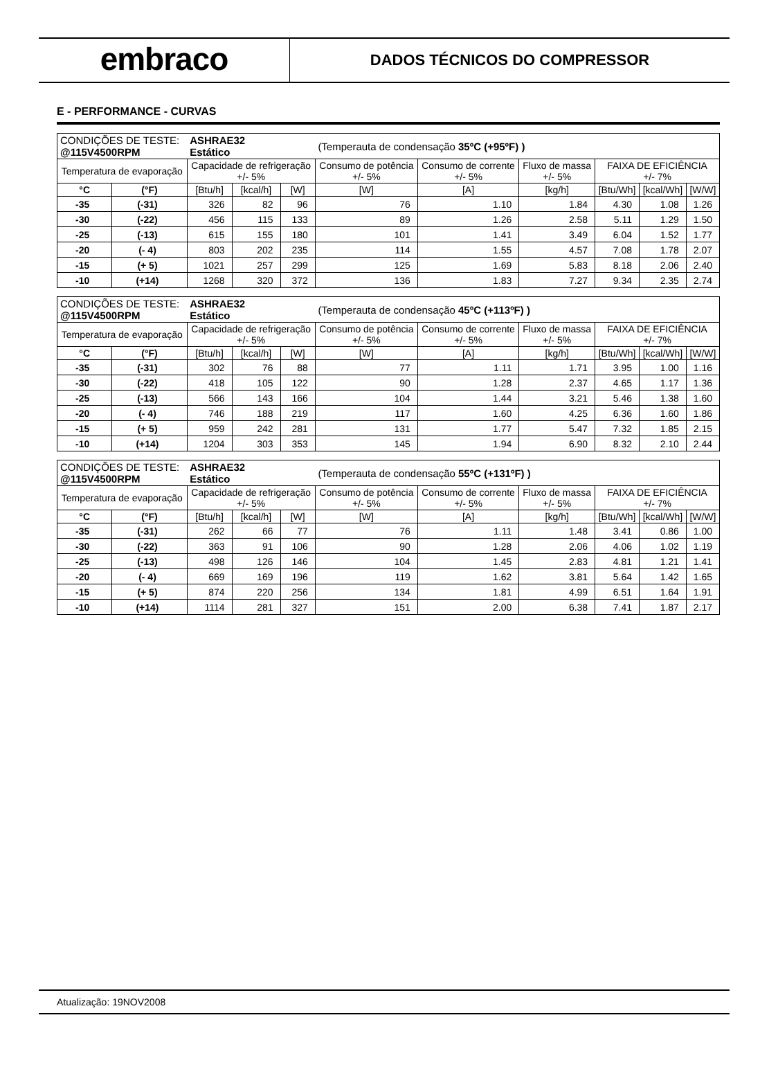embraco
DADOS TÉCNICOS DO COMPRESSOR
E - PERFORMANCE - CURVAS
| CONDIÇÕES DE TESTE: @115V4500RPM | | ASHRAE32 Estático | | | (Temperauta de condensação 35ºC (+95ºF) ) | | | | | |
| Temperatura de evaporação | | Capacidade de refrigeração +/- 5% | | | Consumo de potência +/- 5% | Consumo de corrente +/- 5% | Fluxo de massa +/- 5% | FAIXA DE EFICIÊNCIA +/- 7% | | |
| °C | (°F) | [Btu/h] | [kcal/h] | [W] | [W] | [A] | [kg/h] | [Btu/Wh] | [kcal/Wh] | [W/W] |
| -35 | (-31) | 326 | 82 | 96 | 76 | 1.10 | 1.84 | 4.30 | 1.08 | 1.26 |
| -30 | (-22) | 456 | 115 | 133 | 89 | 1.26 | 2.58 | 5.11 | 1.29 | 1.50 |
| -25 | (-13) | 615 | 155 | 180 | 101 | 1.41 | 3.49 | 6.04 | 1.52 | 1.77 |
| -20 | (- 4) | 803 | 202 | 235 | 114 | 1.55 | 4.57 | 7.08 | 1.78 | 2.07 |
| -15 | (+ 5) | 1021 | 257 | 299 | 125 | 1.69 | 5.83 | 8.18 | 2.06 | 2.40 |
| -10 | (+14) | 1268 | 320 | 372 | 136 | 1.83 | 7.27 | 9.34 | 2.35 | 2.74 |
| CONDIÇÕES DE TESTE: @115V4500RPM | | ASHRAE32 Estático | | | (Temperauta de condensação 45ºC (+113ºF) ) | | | | | |
| Temperatura de evaporação | | Capacidade de refrigeração +/- 5% | | | Consumo de potência +/- 5% | Consumo de corrente +/- 5% | Fluxo de massa +/- 5% | FAIXA DE EFICIÊNCIA +/- 7% | | |
| °C | (°F) | [Btu/h] | [kcal/h] | [W] | [W] | [A] | [kg/h] | [Btu/Wh] | [kcal/Wh] | [W/W] |
| -35 | (-31) | 302 | 76 | 88 | 77 | 1.11 | 1.71 | 3.95 | 1.00 | 1.16 |
| -30 | (-22) | 418 | 105 | 122 | 90 | 1.28 | 2.37 | 4.65 | 1.17 | 1.36 |
| -25 | (-13) | 566 | 143 | 166 | 104 | 1.44 | 3.21 | 5.46 | 1.38 | 1.60 |
| -20 | (- 4) | 746 | 188 | 219 | 117 | 1.60 | 4.25 | 6.36 | 1.60 | 1.86 |
| -15 | (+ 5) | 959 | 242 | 281 | 131 | 1.77 | 5.47 | 7.32 | 1.85 | 2.15 |
| -10 | (+14) | 1204 | 303 | 353 | 145 | 1.94 | 6.90 | 8.32 | 2.10 | 2.44 |
| CONDIÇÕES DE TESTE: @115V4500RPM | | ASHRAE32 Estático | | | (Temperauta de condensação 55ºC (+131ºF) ) | | | | | |
| Temperatura de evaporação | | Capacidade de refrigeração +/- 5% | | | Consumo de potência +/- 5% | Consumo de corrente +/- 5% | Fluxo de massa +/- 5% | FAIXA DE EFICIÊNCIA +/- 7% | | |
| °C | (°F) | [Btu/h] | [kcal/h] | [W] | [W] | [A] | [kg/h] | [Btu/Wh] | [kcal/Wh] | [W/W] |
| -35 | (-31) | 262 | 66 | 77 | 76 | 1.11 | 1.48 | 3.41 | 0.86 | 1.00 |
| -30 | (-22) | 363 | 91 | 106 | 90 | 1.28 | 2.06 | 4.06 | 1.02 | 1.19 |
| -25 | (-13) | 498 | 126 | 146 | 104 | 1.45 | 2.83 | 4.81 | 1.21 | 1.41 |
| -20 | (- 4) | 669 | 169 | 196 | 119 | 1.62 | 3.81 | 5.64 | 1.42 | 1.65 |
| -15 | (+ 5) | 874 | 220 | 256 | 134 | 1.81 | 4.99 | 6.51 | 1.64 | 1.91 |
| -10 | (+14) | 1114 | 281 | 327 | 151 | 2.00 | 6.38 | 7.41 | 1.87 | 2.17 |
Atualização: 19NOV2008